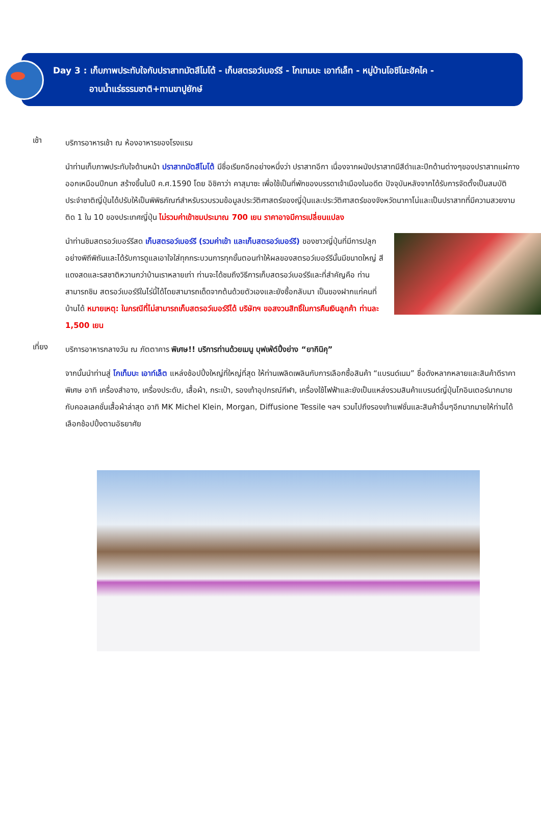Day 3 : เก็บภาพประทับใจกับปราสาทมัตสึโมโต้ - เก็บสตรอว์เบอร์รี - โกเทมบะ เอาท์เล็ท - หมู่บ้านโอชิโนะฮัคไค -
อาบน้ำแร่ธรรมชาติ+ทานขาปูยักษ์
เช้า
บริการอาหารเช้า ณ ห้องอาหารของโรงแรม
นำท่านเก็บภาพประทับใจด้านหน้า ปราสาทมัตสึโมโต้ มีชื่อเรียกอีกอย่างหนึ่งว่า ปราสาทอีกา เนื่องจากผนังปราสาทมีสีดำและปีกด้านต่างๆของปราสาทแผ่กางออกเหมือนปีกนก สร้างขึ้นในปี ค.ศ.1590 โดย อิชิคาว่า คาสุมาซะ เพื่อใช้เป็นที่พักของบรรดาเจ้าเมืองในอดีต ปัจจุบันหลังจากได้รับการจัดตั้งเป็นสมบัติประจำชาติญี่ปุ่นได้ปรับให้เป็นพิพิธภัณฑ์สำหรับรวบรวมข้อมูลประวัติศาสตร์ของญี่ปุ่นและประวัติศาสตร์ของจังหวัดนากาโน่และเป็นปราสาทที่มีความสวยงามติด 1 ใน 10 ของประเทศญี่ปุ่น ไม่รวมค่าเข้าชมประมาณ 700 เยน ราคาอาจมีการเปลี่ยนแปลง
นำท่านชิมสตรอว์เบอร์รีสด เก็บสตรอว์เบอร์รี (รวมค่าเข้า และเก็บสตรอว์เบอร์รี) ของชาวญี่ปุ่นที่มีการปลูกอย่างพิถีพิถันและได้รับการดูแลเอาใจใส่ทุกกระบวนการทุกขั้นตอนทำให้ผลของสตรอว์เบอร์รีนั้นมีขนาดใหญ่ สีแดงสดและรสชาติหวานกว่าบ้านเราหลายเท่า ท่านจะได้ชมถึงวิธีการเก็บสตรอว์เบอร์รีและที่สำคัญคือ ท่านสามารถชิม สตรอว์เบอร์รีในไร่นี้ได้โดยสามารถเด็ดจากต้นด้วยตัวเองและยังซื้อกลับมา เป็นของฝากแก่คนที่บ้านได้ หมายเหตุ: ในกรณีที่ไม่สามารถเก็บสตรอว์เบอร์รีได้ บริษัทฯ ขอสงวนสิทธิ์ในการคืนเงินลูกค้า ท่านละ 1,500 เยน
เที่ยง
บริการอาหารกลางวัน ณ ภัตตาคาร พิเศษ!! บริการท่านด้วยเมนู บุฟเฟ่ต์ปิ้งย่าง “ยากินิคุ”
จากนั้นนำท่านสู่ โกเท็มบะ เอาท์เล็ต แหล่งช้อปปิ้งใหญ่ที่ใหญ่ที่สุด ให้ท่านเพลิดเพลินกับการเลือกซื้อสินค้า “แบรนด์เนม” ชื่อดังหลากหลายและสินค้าดีราคาพิเศษ อาทิ เครื่องสำอาง, เครื่องประดับ, เสื้อผ้า, กระเป๋า, รองเท้าอุปกรณ์กีฬา, เครื่องใช้ไฟฟ้าและยังเป็นแหล่งรวมสินค้าแบรนด์ญี่ปุ่นโกอินเตอร์มากมายกับคอลเลคชั่นเสื้อผ้าล่าสุด อาทิ MK Michel Klein, Morgan, Diffusione Tessile ฯลฯ รวมไปถึงรองเท้าแฟชั่นและสินค้าอื่นๆอีกมากมายให้ท่านได้เลือกช้อปปิ้งตามอัธยาศัย